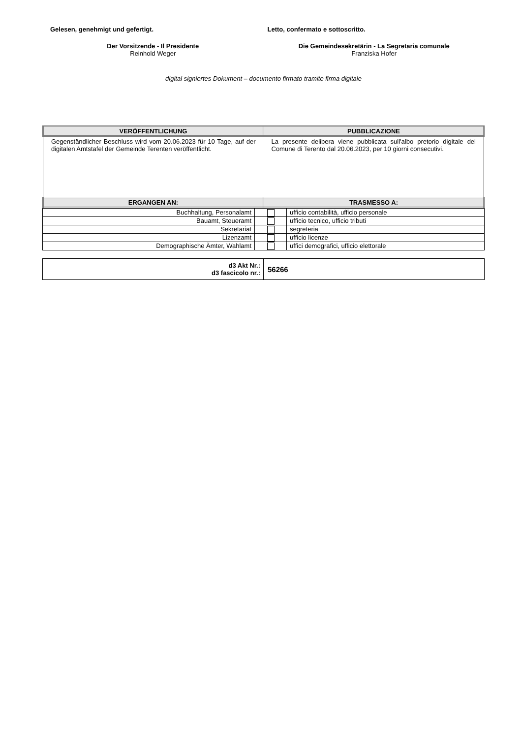Gelesen, genehmigt und gefertigt.
Letto, confermato e sottoscritto.
Der Vorsitzende - Il Presidente
Reinhold Weger
Die Gemeindesekretärin - La Segretaria comunale
Franziska Hofer
digital signiertes Dokument – documento firmato tramite firma digitale
| VERÖFFENTLICHUNG | PUBBLICAZIONE |
| --- | --- |
| Gegenständlicher Beschluss wird vom 20.06.2023 für 10 Tage, auf der digitalen Amtstafel der Gemeinde Terenten veröffentlicht. | La presente delibera viene pubblicata sull'albo pretorio digitale del Comune di Terento dal 20.06.2023, per 10 giorni consecutivi. |
| ERGANGEN AN: | TRASMESSO A: |
| Buchhaltung, Personalamt | | ufficio contabilità, ufficio personale |
| Bauamt, Steueramt | | ufficio tecnico, ufficio tributi |
| Sekretariat | | segreteria |
| Lizenzamt | | ufficio licenze |
| Demographische Ämter, Wahlamt | | uffici demografici, ufficio elettorale |
| d3 Akt Nr.: d3 fascicolo nr.: | 56266 |